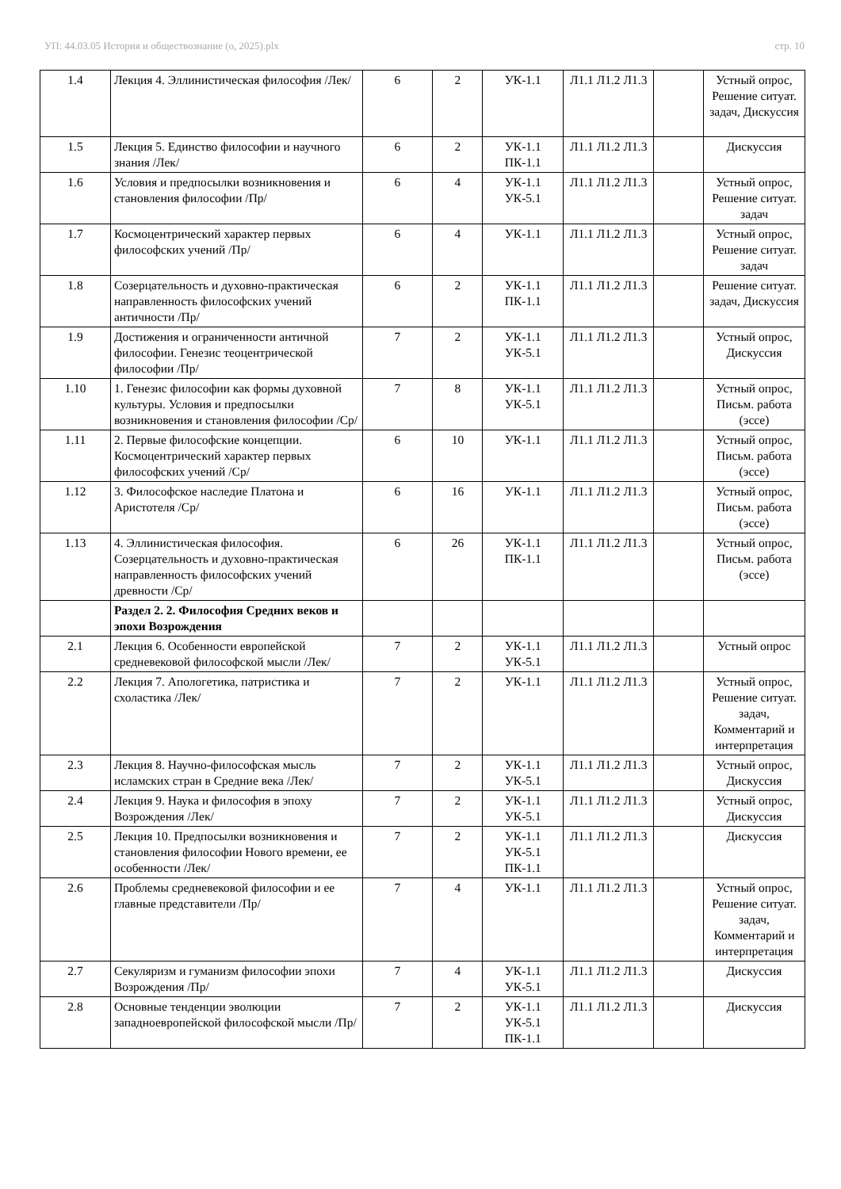УП: 44.03.05 История и обществознание (о, 2025).plx стр. 10
| 1.4 | Лекция 4. Эллинистическая философия /Лек/ | 6 | 2 | УК-1.1 | Л1.1 Л1.2 Л1.3 | | Устный опрос, Решение ситуат. задач, Дискуссия |
| 1.5 | Лекция 5. Единство философии и научного знания /Лек/ | 6 | 2 | УК-1.1 ПК-1.1 | Л1.1 Л1.2 Л1.3 | | Дискуссия |
| 1.6 | Условия и предпосылки возникновения и становления философии /Пр/ | 6 | 4 | УК-1.1 УК-5.1 | Л1.1 Л1.2 Л1.3 | | Устный опрос, Решение ситуат. задач |
| 1.7 | Космоцентрический характер первых философских учений /Пр/ | 6 | 4 | УК-1.1 | Л1.1 Л1.2 Л1.3 | | Устный опрос, Решение ситуат. задач |
| 1.8 | Созерцательность и духовно-практическая направленность философских учений античности /Пр/ | 6 | 2 | УК-1.1 ПК-1.1 | Л1.1 Л1.2 Л1.3 | | Решение ситуат. задач, Дискуссия |
| 1.9 | Достижения и ограниченности античной философии. Генезис теоцентрической философии /Пр/ | 7 | 2 | УК-1.1 УК-5.1 | Л1.1 Л1.2 Л1.3 | | Устный опрос, Дискуссия |
| 1.10 | 1. Генезис философии как формы духовной культуры. Условия и предпосылки возникновения и становления философии /Ср/ | 7 | 8 | УК-1.1 УК-5.1 | Л1.1 Л1.2 Л1.3 | | Устный опрос, Письм. работа (эссе) |
| 1.11 | 2. Первые философские концепции. Космоцентрический характер первых философских учений /Ср/ | 6 | 10 | УК-1.1 | Л1.1 Л1.2 Л1.3 | | Устный опрос, Письм. работа (эссе) |
| 1.12 | 3. Философское наследие Платона и Аристотеля /Ср/ | 6 | 16 | УК-1.1 | Л1.1 Л1.2 Л1.3 | | Устный опрос, Письм. работа (эссе) |
| 1.13 | 4. Эллинистическая философия. Созерцательность и духовно-практическая направленность философских учений древности /Ср/ | 6 | 26 | УК-1.1 ПК-1.1 | Л1.1 Л1.2 Л1.3 | | Устный опрос, Письм. работа (эссе) |
| | Раздел 2. 2. Философия Средних веков и эпохи Возрождения | | | | | | |
| 2.1 | Лекция 6. Особенности европейской средневековой философской мысли /Лек/ | 7 | 2 | УК-1.1 УК-5.1 | Л1.1 Л1.2 Л1.3 | | Устный опрос |
| 2.2 | Лекция 7. Апологетика, патристика и схоластика /Лек/ | 7 | 2 | УК-1.1 | Л1.1 Л1.2 Л1.3 | | Устный опрос, Решение ситуат. задач, Комментарий и интерпретация |
| 2.3 | Лекция 8. Научно-философская мысль исламских стран в Средние века /Лек/ | 7 | 2 | УК-1.1 УК-5.1 | Л1.1 Л1.2 Л1.3 | | Устный опрос, Дискуссия |
| 2.4 | Лекция 9. Наука и философия в эпоху Возрождения /Лек/ | 7 | 2 | УК-1.1 УК-5.1 | Л1.1 Л1.2 Л1.3 | | Устный опрос, Дискуссия |
| 2.5 | Лекция 10. Предпосылки возникновения и становления философии Нового времени, ее особенности /Лек/ | 7 | 2 | УК-1.1 УК-5.1 ПК-1.1 | Л1.1 Л1.2 Л1.3 | | Дискуссия |
| 2.6 | Проблемы средневековой философии и ее главные представители /Пр/ | 7 | 4 | УК-1.1 | Л1.1 Л1.2 Л1.3 | | Устный опрос, Решение ситуат. задач, Комментарий и интерпретация |
| 2.7 | Секуляризм и гуманизм философии эпохи Возрождения /Пр/ | 7 | 4 | УК-1.1 УК-5.1 | Л1.1 Л1.2 Л1.3 | | Дискуссия |
| 2.8 | Основные тенденции эволюции западноевропейской философской мысли /Пр/ | 7 | 2 | УК-1.1 УК-5.1 ПК-1.1 | Л1.1 Л1.2 Л1.3 | | Дискуссия |